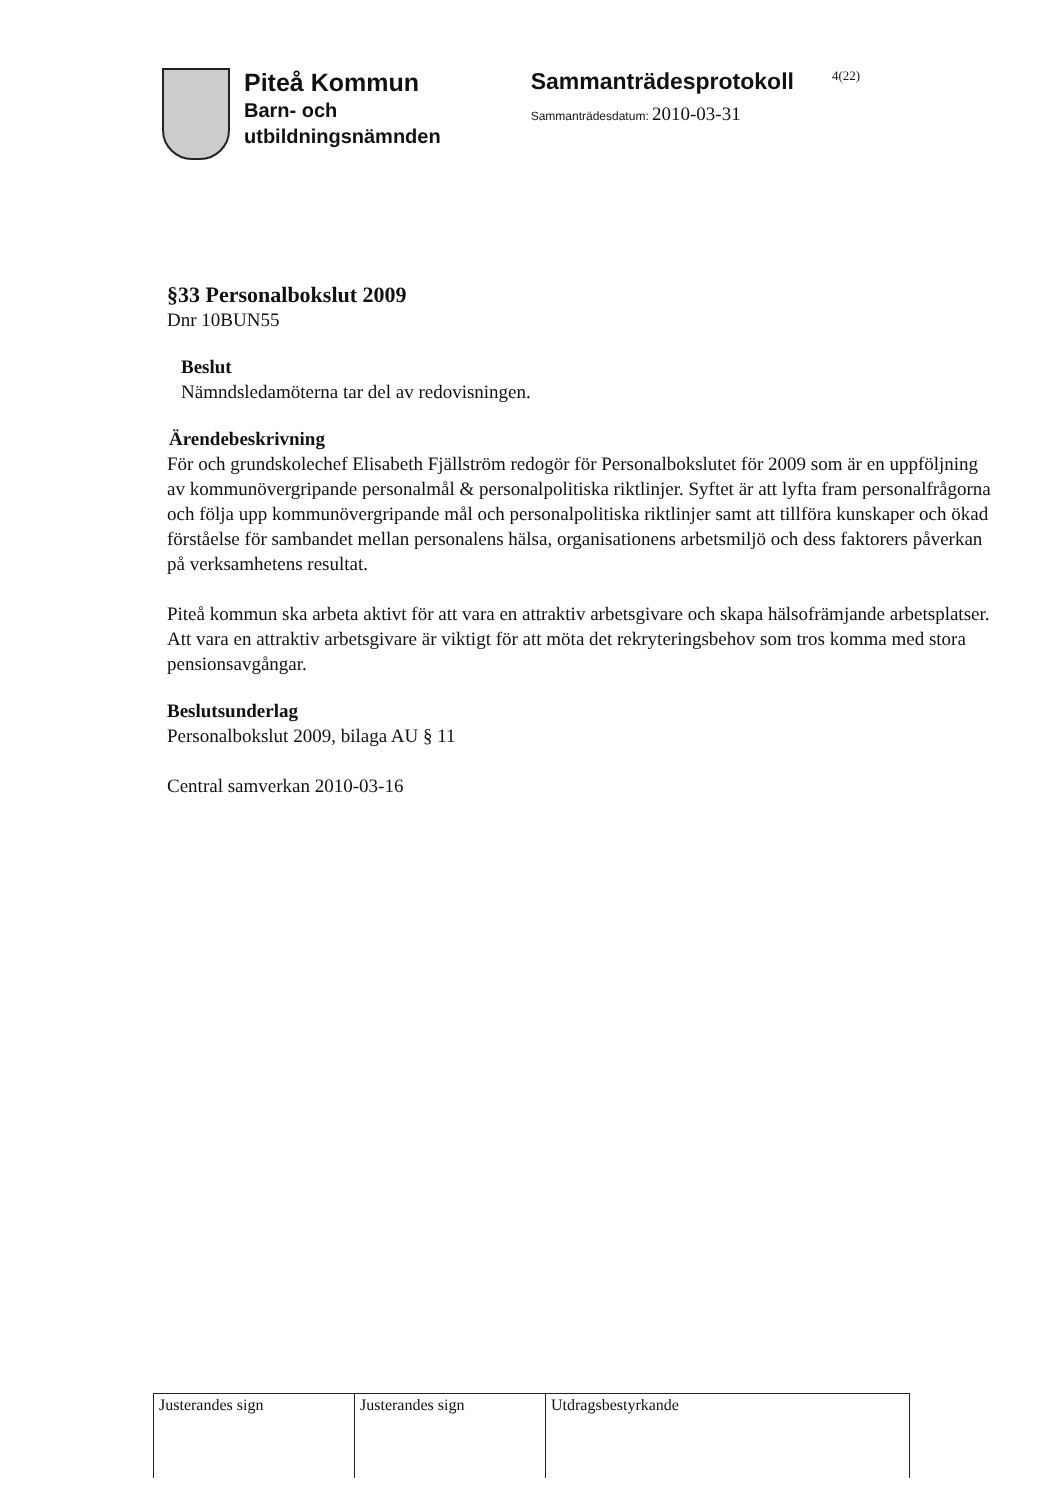Piteå Kommun
Barn- och
utbildningsnämnden
Sammanträdesprotokoll
Sammanträdesdatum: 2010-03-31
4(22)
§33 Personalbokslut 2009
Dnr 10BUN55
Beslut
Nämndsledamöterna tar del av redovisningen.
Ärendebeskrivning
För och grundskolechef Elisabeth Fjällström redogör för Personalbokslutet för 2009 som är en uppföljning av kommunövergripande personalmål & personalpolitiska riktlinjer. Syftet är att lyfta fram personalfrågorna och följa upp kommunövergripande mål och personalpolitiska riktlinjer samt att tillföra kunskaper och ökad förståelse för sambandet mellan personalens hälsa, organisationens arbetsmiljö och dess faktorers påverkan på verksamhetens resultat.
Piteå kommun ska arbeta aktivt för att vara en attraktiv arbetsgivare och skapa hälsofrämjande arbetsplatser. Att vara en attraktiv arbetsgivare är viktigt för att möta det rekryteringsbehov som tros komma med stora pensionsavgångar.
Beslutsunderlag
Personalbokslut 2009, bilaga AU § 11
Central samverkan 2010-03-16
| Justerandes sign | Justerandes sign | Utdragsbestyrkande |